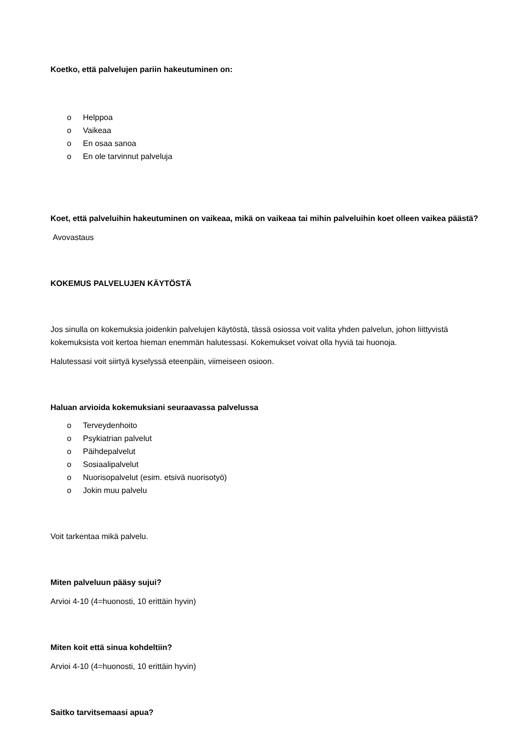Koetko, että palvelujen pariin hakeutuminen on:
o Helppoa
o Vaikeaa
o En osaa sanoa
o En ole tarvinnut palveluja
Koet, että palveluihin hakeutuminen on vaikeaa, mikä on vaikeaa tai mihin palveluihin koet olleen vaikea päästä?
Avovastaus
KOKEMUS PALVELUJEN KÄYTÖSTÄ
Jos sinulla on kokemuksia joidenkin palvelujen käytöstä, tässä osiossa voit valita yhden palvelun, johon liittyvistä kokemuksista voit kertoa hieman enemmän halutessasi. Kokemukset voivat olla hyviä tai huonoja.
Halutessasi voit siirtyä kyselyssä eteenpäin, viimeiseen osioon.
Haluan arvioida kokemuksiani seuraavassa palvelussa
o Terveydenhoito
o Psykiatrian palvelut
o Päihdepalvelut
o Sosiaalipalvelut
o Nuorisopalvelut (esim. etsivä nuorisotyö)
o Jokin muu palvelu
Voit tarkentaa mikä palvelu.
Miten palveluun pääsy sujui?
Arvioi 4-10 (4=huonosti, 10 erittäin hyvin)
Miten koit että sinua kohdeltiin?
Arvioi 4-10 (4=huonosti, 10 erittäin hyvin)
Saitko tarvitsemaasi apua?